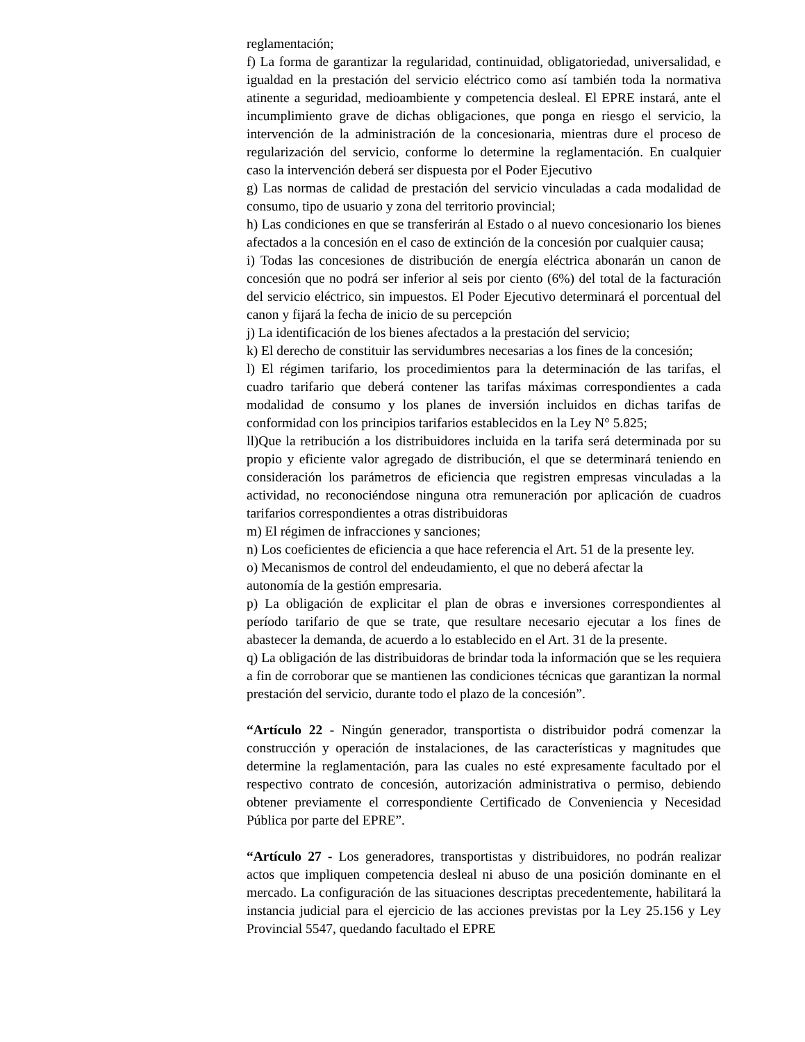reglamentación;
f) La forma de garantizar la regularidad, continuidad, obligatoriedad, universalidad, e igualdad en la prestación del servicio eléctrico como así también toda la normativa atinente a seguridad, medioambiente y competencia desleal. El EPRE instará, ante el incumplimiento grave de dichas obligaciones, que ponga en riesgo el servicio, la intervención de la administración de la concesionaria, mientras dure el proceso de regularización del servicio, conforme lo determine la reglamentación. En cualquier caso la intervención deberá ser dispuesta por el Poder Ejecutivo
g) Las normas de calidad de prestación del servicio vinculadas a cada modalidad de consumo, tipo de usuario y zona del territorio provincial;
h) Las condiciones en que se transferirán al Estado o al nuevo concesionario los bienes afectados a la concesión en el caso de extinción de la concesión por cualquier causa;
i) Todas las concesiones de distribución de energía eléctrica abonarán un canon de concesión que no podrá ser inferior al seis por ciento (6%) del total de la facturación del servicio eléctrico, sin impuestos. El Poder Ejecutivo determinará el porcentual del canon y fijará la fecha de inicio de su percepción
j) La identificación de los bienes afectados a la prestación del servicio;
k) El derecho de constituir las servidumbres necesarias a los fines de la concesión;
l) El régimen tarifario, los procedimientos para la determinación de las tarifas, el cuadro tarifario que deberá contener las tarifas máximas correspondientes a cada modalidad de consumo y los planes de inversión incluidos en dichas tarifas de conformidad con los principios tarifarios establecidos en la Ley N° 5.825;
ll)Que la retribución a los distribuidores incluida en la tarifa será determinada por su propio y eficiente valor agregado de distribución, el que se determinará teniendo en consideración los parámetros de eficiencia que registren empresas vinculadas a la actividad, no reconociéndose ninguna otra remuneración por aplicación de cuadros tarifarios correspondientes a otras distribuidoras
m) El régimen de infracciones y sanciones;
n) Los coeficientes de eficiencia a que hace referencia el Art. 51 de la presente ley.
o) Mecanismos de control del endeudamiento, el que no deberá afectar la
autonomía de la gestión empresaria.
p) La obligación de explicitar el plan de obras e inversiones correspondientes al período tarifario de que se trate, que resultare necesario ejecutar a los fines de abastecer la demanda, de acuerdo a lo establecido en el Art. 31 de la presente.
q) La obligación de las distribuidoras de brindar toda la información que se les requiera a fin de corroborar que se mantienen las condiciones técnicas que garantizan la normal prestación del servicio, durante todo el plazo de la concesión”.
“Artículo 22 - Ningún generador, transportista o distribuidor podrá comenzar la construcción y operación de instalaciones, de las características y magnitudes que determine la reglamentación, para las cuales no esté expresamente facultado por el respectivo contrato de concesión, autorización administrativa o permiso, debiendo obtener previamente el correspondiente Certificado de Conveniencia y Necesidad Pública por parte del EPRE”.
“Artículo 27 - Los generadores, transportistas y distribuidores, no podrán realizar actos que impliquen competencia desleal ni abuso de una posición dominante en el mercado. La configuración de las situaciones descriptas precedentemente, habilitará la instancia judicial para el ejercicio de las acciones previstas por la Ley 25.156 y Ley Provincial 5547, quedando facultado el EPRE